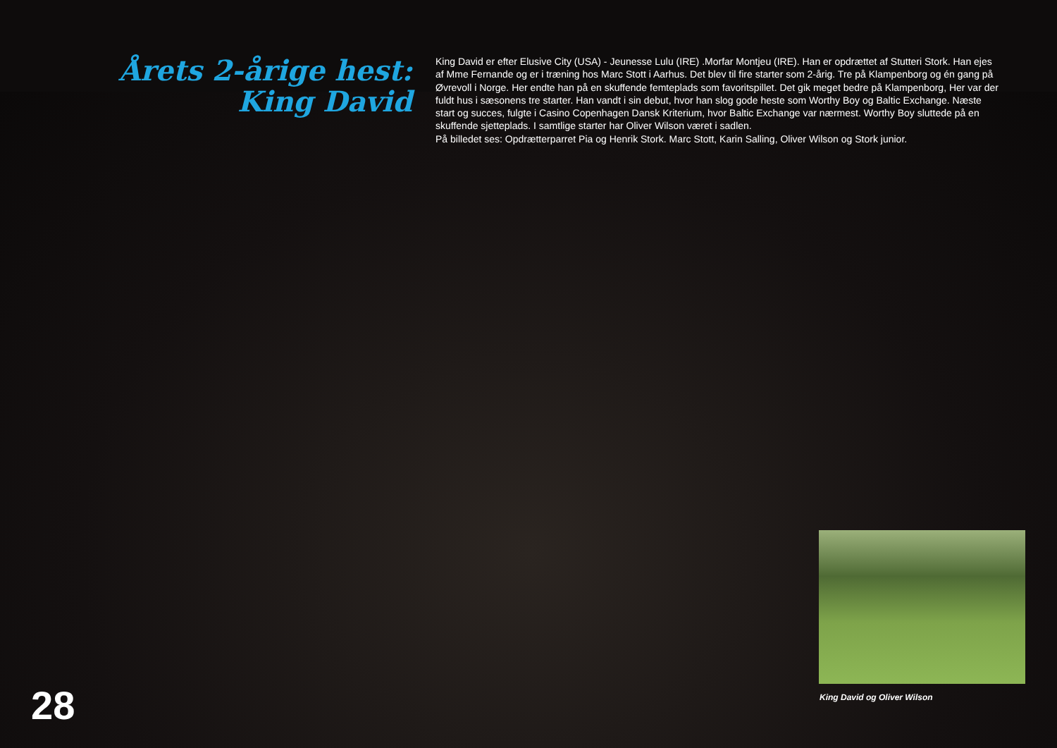Årets 2-årige hest:
King David
King David er efter Elusive City (USA) - Jeunesse Lulu (IRE) .Morfar Montjeu (IRE). Han er opdrættet af Stutteri Stork. Han ejes af Mme Fernande og er i træning hos Marc Stott i Aarhus. Det blev til fire starter som 2-årig. Tre på Klampenborg og én gang på Øvrevoll i Norge. Her endte han på en skuffende femteplads som favoritspillet. Det gik meget bedre på Klampenborg, Her var der fuldt hus i sæsonens tre starter. Han vandt i sin debut, hvor han slog gode heste som Worthy Boy og Baltic Exchange. Næste start og succes, fulgte i Casino Copenhagen Dansk Kriterium, hvor Baltic Exchange var nærmest. Worthy Boy sluttede på en skuffende sjetteplads. I samtlige starter har Oliver Wilson været i sadlen.
På billedet ses: Opdrætterparret Pia og Henrik Stork. Marc Stott, Karin Salling, Oliver Wilson og Stork junior.
King David og Oliver Wilson
28